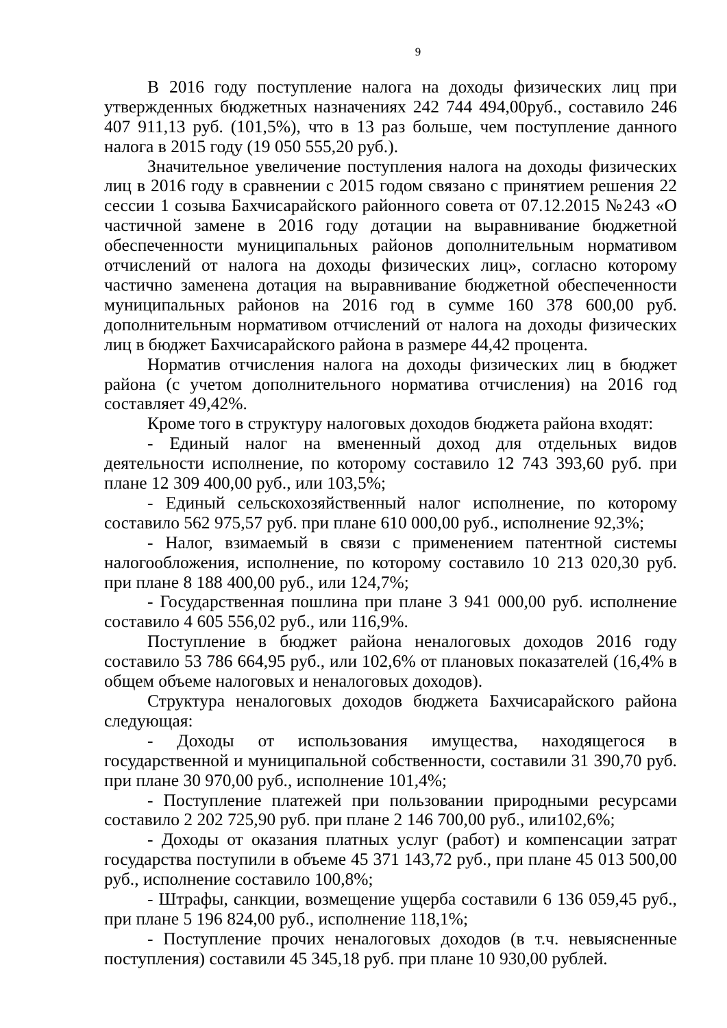9
В 2016 году поступление налога на доходы физических лиц при утвержденных бюджетных назначениях 242 744 494,00руб., составило 246 407 911,13 руб. (101,5%), что в 13 раз больше, чем поступление данного налога в 2015 году (19 050 555,20 руб.).
Значительное увеличение поступления налога на доходы физических лиц в 2016 году в сравнении с 2015 годом связано с принятием решения 22 сессии 1 созыва Бахчисарайского районного совета от 07.12.2015 №243 «О частичной замене в 2016 году дотации на выравнивание бюджетной обеспеченности муниципальных районов дополнительным нормативом отчислений от налога на доходы физических лиц», согласно которому частично заменена дотация на выравнивание бюджетной обеспеченности муниципальных районов на 2016 год в сумме 160 378 600,00 руб. дополнительным нормативом отчислений от налога на доходы физических лиц в бюджет Бахчисарайского района в размере 44,42 процента.
Норматив отчисления налога на доходы физических лиц в бюджет района (с учетом дополнительного норматива отчисления) на 2016 год составляет 49,42%.
Кроме того в структуру налоговых доходов бюджета района входят:
- Единый налог на вмененный доход для отдельных видов деятельности исполнение, по которому составило 12 743 393,60 руб. при плане 12 309 400,00 руб., или 103,5%;
- Единый сельскохозяйственный налог исполнение, по которому составило 562 975,57 руб. при плане 610 000,00 руб., исполнение 92,3%;
- Налог, взимаемый в связи с применением патентной системы налогообложения, исполнение, по которому составило 10 213 020,30 руб. при плане 8 188 400,00 руб., или 124,7%;
- Государственная пошлина при плане 3 941 000,00 руб. исполнение составило 4 605 556,02 руб., или 116,9%.
Поступление в бюджет района неналоговых доходов 2016 году составило 53 786 664,95 руб., или 102,6% от плановых показателей (16,4% в общем объеме налоговых и неналоговых доходов).
Структура неналоговых доходов бюджета Бахчисарайского района следующая:
- Доходы от использования имущества, находящегося в государственной и муниципальной собственности, составили 31 390,70 руб. при плане 30 970,00 руб., исполнение 101,4%;
- Поступление платежей при пользовании природными ресурсами составило 2 202 725,90 руб. при плане 2 146 700,00 руб., или102,6%;
- Доходы от оказания платных услуг (работ) и компенсации затрат государства поступили в объеме 45 371 143,72 руб., при плане 45 013 500,00 руб., исполнение составило 100,8%;
- Штрафы, санкции, возмещение ущерба составили 6 136 059,45 руб., при плане 5 196 824,00 руб., исполнение 118,1%;
- Поступление прочих неналоговых доходов (в т.ч. невыясненные поступления) составили 45 345,18 руб. при плане 10 930,00 рублей.